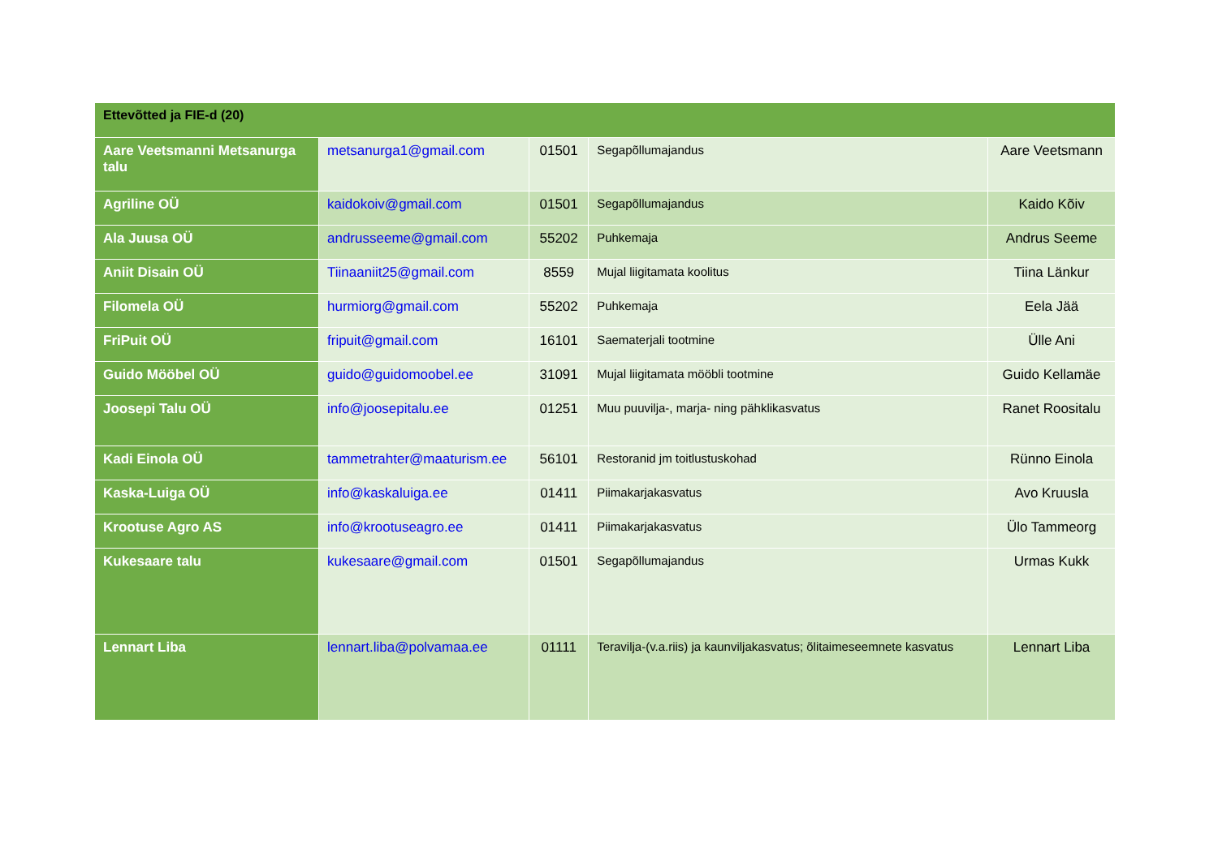| Ettevõtted ja FIE-d (20) | | | | |
| --- | --- | --- | --- | --- |
| Aare Veetsmanni Metsanurga talu | metsanurga1@gmail.com | 01501 | Segapõllumajandus | Aare Veetsmann |
| Agriline OÜ | kaidokoiv@gmail.com | 01501 | Segapõllumajandus | Kaido Kõiv |
| Ala Juusa OÜ | andrusseeme@gmail.com | 55202 | Puhkemaja | Andrus Seeme |
| Aniit Disain OÜ | Tiinaaniit25@gmail.com | 8559 | Mujal liigitamata koolitus | Tiina Länkur |
| Filomela OÜ | hurmiorg@gmail.com | 55202 | Puhkemaja | Eela Jää |
| FriPuit OÜ | fripuit@gmail.com | 16101 | Saematerjali tootmine | Ülle Ani |
| Guido Mööbel OÜ | guido@guidomoobel.ee | 31091 | Mujal liigitamata mööbli tootmine | Guido Kellamäe |
| Joosepi Talu OÜ | info@joosepitalu.ee | 01251 | Muu puuvilja-, marja- ning pähklikasvatus | Ranet Roositalu |
| Kadi Einola OÜ | tammetrahter@maaturism.ee | 56101 | Restoranid jm toitlustuskohad | Rünno Einola |
| Kaska-Luiga OÜ | info@kaskaluiga.ee | 01411 | Piimakarjakasvatus | Avo Kruusla |
| Krootuse Agro AS | info@krootuseagro.ee | 01411 | Piimakarjakasvatus | Ülo Tammeorg |
| Kukesaare talu | kukesaare@gmail.com | 01501 | Segapõllumajandus | Urmas Kukk |
| Lennart Liba | lennart.liba@polvamaa.ee | 01111 | Teravilja-(v.a.riis) ja kaunviljakasvatus; õlitaimeseemnete kasvatus | Lennart Liba |